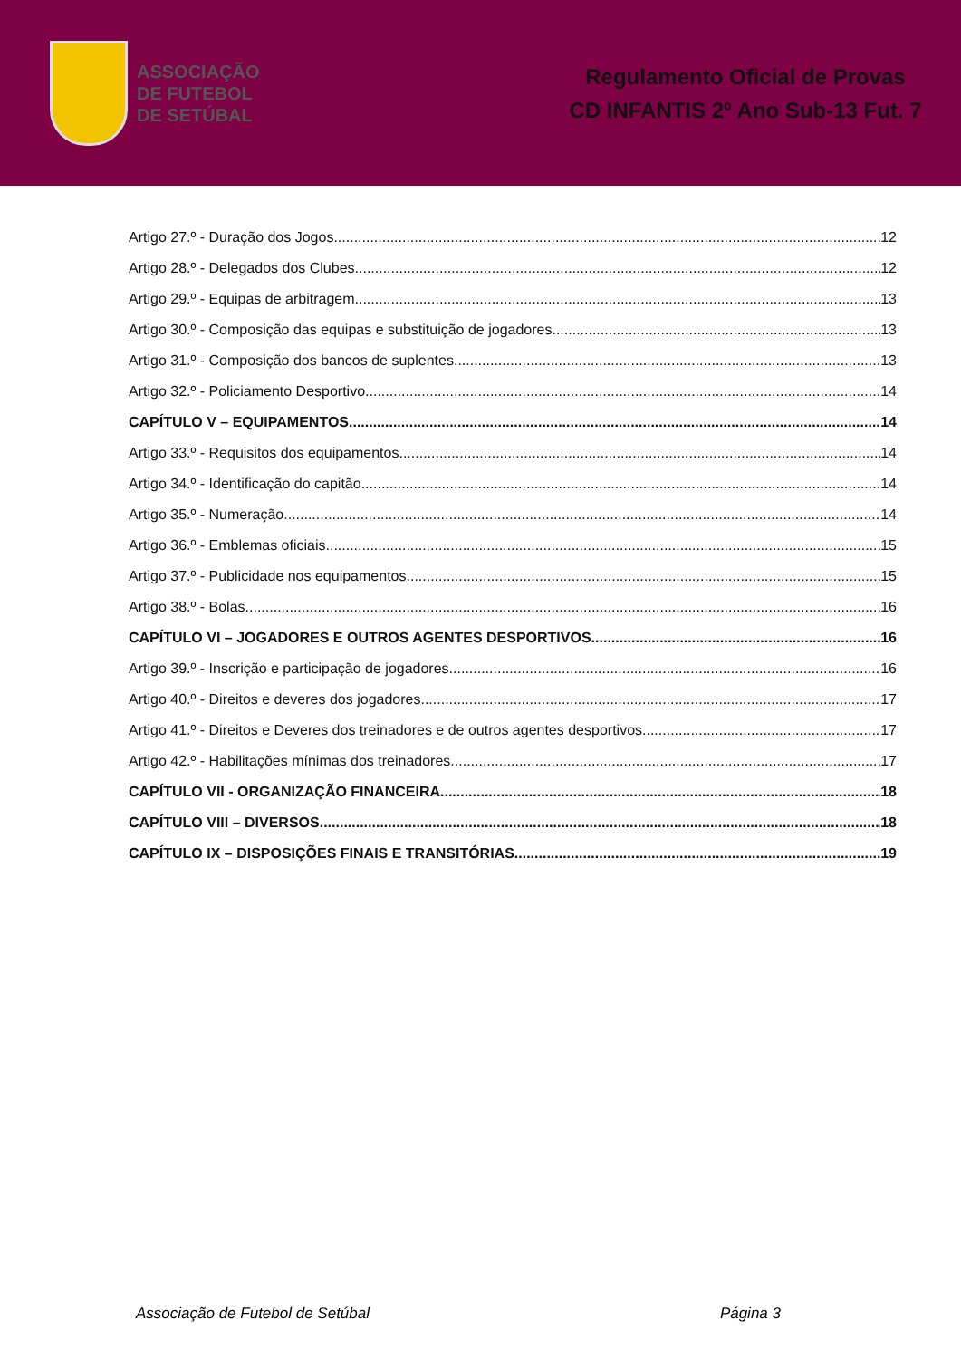ASSOCIAÇÃO
DE FUTEBOL
DE SETÚBAL
Regulamento Oficial de Provas
CD INFANTIS 2º Ano Sub-13 Fut. 7
Artigo 27.º - Duração dos Jogos 12
Artigo 28.º - Delegados dos Clubes 12
Artigo 29.º - Equipas de arbitragem 13
Artigo 30.º - Composição das equipas e substituição de jogadores 13
Artigo 31.º - Composição dos bancos de suplentes 13
Artigo 32.º - Policiamento Desportivo 14
CAPÍTULO V – EQUIPAMENTOS 14
Artigo 33.º - Requisitos dos equipamentos 14
Artigo 34.º - Identificação do capitão 14
Artigo 35.º - Numeração 14
Artigo 36.º - Emblemas oficiais 15
Artigo 37.º - Publicidade nos equipamentos 15
Artigo 38.º - Bolas 16
CAPÍTULO VI – JOGADORES E OUTROS AGENTES DESPORTIVOS 16
Artigo 39.º - Inscrição e participação de jogadores 16
Artigo 40.º - Direitos e deveres dos jogadores 17
Artigo 41.º - Direitos e Deveres dos treinadores e de outros agentes desportivos 17
Artigo 42.º - Habilitações mínimas dos treinadores 17
CAPÍTULO VII - ORGANIZAÇÃO FINANCEIRA 18
CAPÍTULO VIII – DIVERSOS 18
CAPÍTULO IX – DISPOSIÇÕES FINAIS E TRANSITÓRIAS 19
Associação de Futebol de Setúbal Página 3